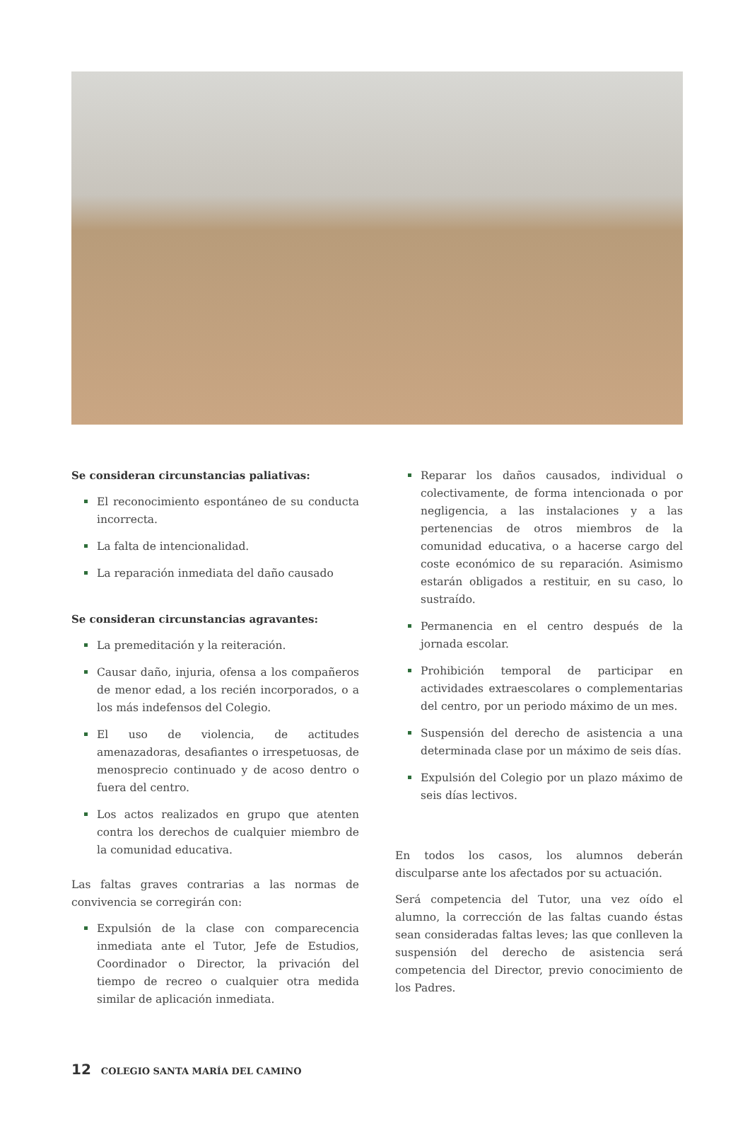Se consideran circunstancias paliativas:
El reconocimiento espontáneo de su conducta incorrecta.
La falta de intencionalidad.
La reparación inmediata del daño causado
Se consideran circunstancias agravantes:
La premeditación y la reiteración.
Causar daño, injuria, ofensa a los compañeros de menor edad, a los recién incorporados, o a los más indefensos del Colegio.
El uso de violencia, de actitudes amenazadoras, desafiantes o irrespetuosas, de menosprecio continuado y de acoso dentro o fuera del centro.
Los actos realizados en grupo que atenten contra los derechos de cualquier miembro de la comunidad educativa.
Las faltas graves contrarias a las normas de convivencia se corregirán con:
Expulsión de la clase con comparecencia inmediata ante el Tutor, Jefe de Estudios, Coordinador o Director, la privación del tiempo de recreo o cualquier otra medida similar de aplicación inmediata.
Reparar los daños causados, individual o colectivamente, de forma intencionada o por negligencia, a las instalaciones y a las pertenencias de otros miembros de la comunidad educativa, o a hacerse cargo del coste económico de su reparación. Asimismo estarán obligados a restituir, en su caso, lo sustraído.
Permanencia en el centro después de la jornada escolar.
Prohibición temporal de participar en actividades extraescolares o complementarias del centro, por un periodo máximo de un mes.
Suspensión del derecho de asistencia a una determinada clase por un máximo de seis días.
Expulsión del Colegio por un plazo máximo de seis días lectivos.
En todos los casos, los alumnos deberán disculparse ante los afectados por su actuación.
Será competencia del Tutor, una vez oído el alumno, la corrección de las faltas cuando éstas sean consideradas faltas leves; las que conlleven la suspensión del derecho de asistencia será competencia del Director, previo conocimiento de los Padres.
12 COLEGIO SANTA MARÍA DEL CAMINO